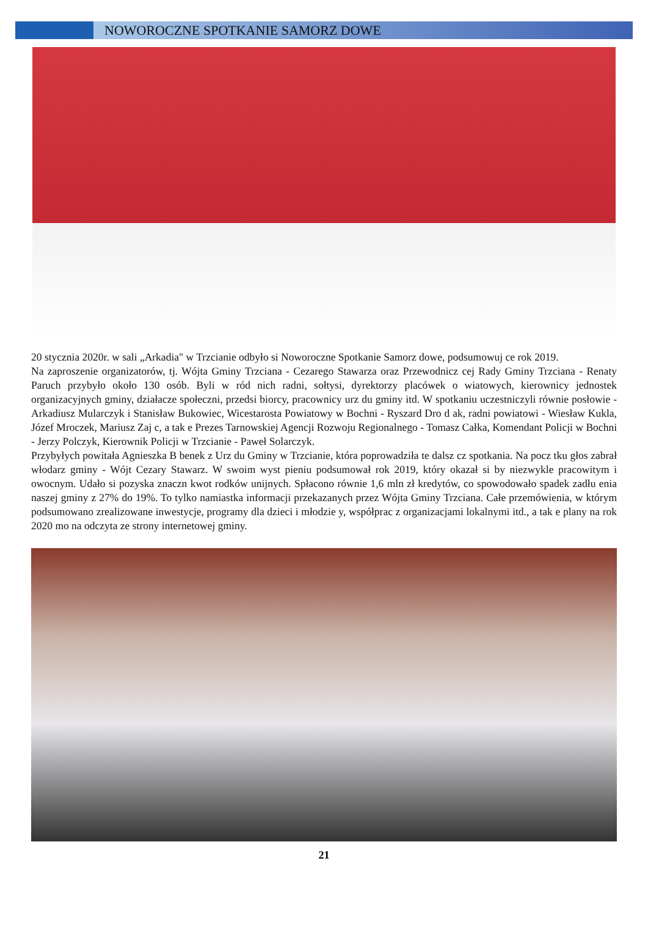NOWOROCZNE SPOTKANIE SAMORZ DOWE
20 stycznia 2020r. w sali „Arkadia" w Trzcianie odbyło si Noworoczne Spotkanie Samorz dowe, podsumowuj ce rok 2019.
Na zaproszenie organizatorów, tj. Wójta Gminy Trzciana - Cezarego Stawarza oraz Przewodnicz cej Rady Gminy Trzciana - Renaty Paruch przybyło około 130 osób. Byli w ród nich radni, sołtysi, dyrektorzy placówek o wiatowych, kierownicy jednostek organizacyjnych gminy, działacze społeczni, przedsi biorcy, pracownicy urz du gminy itd. W spotkaniu uczestniczyli równie posłowie - Arkadiusz Mularczyk i Stanisław Bukowiec, Wicestarosta Powiatowy w Bochni - Ryszard Dro d ak, radni powiatowi - Wiesław Kukla, Józef Mroczek, Mariusz Zaj c, a tak e Prezes Tarnowskiej Agencji Rozwoju Regionalnego - Tomasz Całka, Komendant Policji w Bochni - Jerzy Polczyk, Kierownik Policji w Trzcianie - Paweł Solarczyk.
Przybyłych powitała Agnieszka B benek z Urz du Gminy w Trzcianie, która poprowadziła te dalsz cz spotkania. Na pocz tku głos zabrał włodarz gminy - Wójt Cezary Stawarz. W swoim wyst pieniu podsumował rok 2019, który okazał si by niezwykle pracowitym i owocnym. Udało si pozyska znaczn kwot rodków unijnych. Spłacono równie 1,6 mln zł kredytów, co spowodowało spadek zadłu enia naszej gminy z 27% do 19%. To tylko namiastka informacji przekazanych przez Wójta Gminy Trzciana. Całe przemówienia, w którym podsumowano zrealizowane inwestycje, programy dla dzieci i młodzie y, współprac z organizacjami lokalnymi itd., a tak e plany na rok 2020 mo na odczyta ze strony internetowej gminy.
21